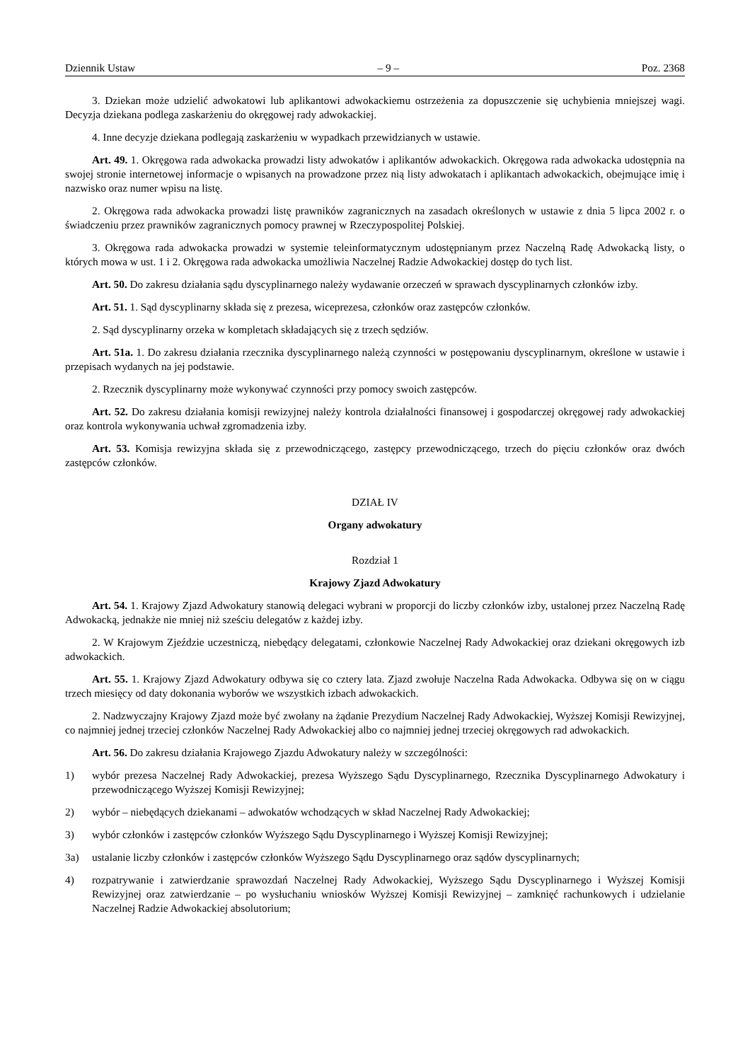Dziennik Ustaw – 9 – Poz. 2368
3. Dziekan może udzielić adwokatowi lub aplikantowi adwokackiemu ostrzeżenia za dopuszczenie się uchybienia mniejszej wagi. Decyzja dziekana podlega zaskarżeniu do okręgowej rady adwokackiej.
4. Inne decyzje dziekana podlegają zaskarżeniu w wypadkach przewidzianych w ustawie.
Art. 49. 1. Okręgowa rada adwokacka prowadzi listy adwokatów i aplikantów adwokackich. Okręgowa rada adwokacka udostępnia na swojej stronie internetowej informacje o wpisanych na prowadzone przez nią listy adwokatach i aplikantach adwokackich, obejmujące imię i nazwisko oraz numer wpisu na listę.
2. Okręgowa rada adwokacka prowadzi listę prawników zagranicznych na zasadach określonych w ustawie z dnia 5 lipca 2002 r. o świadczeniu przez prawników zagranicznych pomocy prawnej w Rzeczypospolitej Polskiej.
3. Okręgowa rada adwokacka prowadzi w systemie teleinformatycznym udostępnianym przez Naczelną Radę Adwokacką listy, o których mowa w ust. 1 i 2. Okręgowa rada adwokacka umożliwia Naczelnej Radzie Adwokackiej dostęp do tych list.
Art. 50. Do zakresu działania sądu dyscyplinarnego należy wydawanie orzeczeń w sprawach dyscyplinarnych członków izby.
Art. 51. 1. Sąd dyscyplinarny składa się z prezesa, wiceprezesa, członków oraz zastępców członków.
2. Sąd dyscyplinarny orzeka w kompletach składających się z trzech sędziów.
Art. 51a. 1. Do zakresu działania rzecznika dyscyplinarnego należą czynności w postępowaniu dyscyplinarnym, określone w ustawie i przepisach wydanych na jej podstawie.
2. Rzecznik dyscyplinarny może wykonywać czynności przy pomocy swoich zastępców.
Art. 52. Do zakresu działania komisji rewizyjnej należy kontrola działalności finansowej i gospodarczej okręgowej rady adwokackiej oraz kontrola wykonywania uchwał zgromadzenia izby.
Art. 53. Komisja rewizyjna składa się z przewodniczącego, zastępcy przewodniczącego, trzech do pięciu członków oraz dwóch zastępców członków.
DZIAŁ IV
Organy adwokatury
Rozdział 1
Krajowy Zjazd Adwokatury
Art. 54. 1. Krajowy Zjazd Adwokatury stanowią delegaci wybrani w proporcji do liczby członków izby, ustalonej przez Naczelną Radę Adwokacką, jednakże nie mniej niż sześciu delegatów z każdej izby.
2. W Krajowym Zjeździe uczestniczą, niebędący delegatami, członkowie Naczelnej Rady Adwokackiej oraz dziekani okręgowych izb adwokackich.
Art. 55. 1. Krajowy Zjazd Adwokatury odbywa się co cztery lata. Zjazd zwołuje Naczelna Rada Adwokacka. Odbywa się on w ciągu trzech miesięcy od daty dokonania wyborów we wszystkich izbach adwokackich.
2. Nadzwyczajny Krajowy Zjazd może być zwołany na żądanie Prezydium Naczelnej Rady Adwokackiej, Wyższej Komisji Rewizyjnej, co najmniej jednej trzeciej członków Naczelnej Rady Adwokackiej albo co najmniej jednej trzeciej okręgowych rad adwokackich.
Art. 56. Do zakresu działania Krajowego Zjazdu Adwokatury należy w szczególności:
1) wybór prezesa Naczelnej Rady Adwokackiej, prezesa Wyższego Sądu Dyscyplinarnego, Rzecznika Dyscyplinarnego Adwokatury i przewodniczącego Wyższej Komisji Rewizyjnej;
2) wybór – niebędących dziekanami – adwokatów wchodzących w skład Naczelnej Rady Adwokackiej;
3) wybór członków i zastępców członków Wyższego Sądu Dyscyplinarnego i Wyższej Komisji Rewizyjnej;
3a) ustalanie liczby członków i zastępców członków Wyższego Sądu Dyscyplinarnego oraz sądów dyscyplinarnych;
4) rozpatrywanie i zatwierdzanie sprawozdań Naczelnej Rady Adwokackiej, Wyższego Sądu Dyscyplinarnego i Wyższej Komisji Rewizyjnej oraz zatwierdzanie – po wysłuchaniu wniosków Wyższej Komisji Rewizyjnej – zamknięć rachunkowych i udzielanie Naczelnej Radzie Adwokackiej absolutorium;